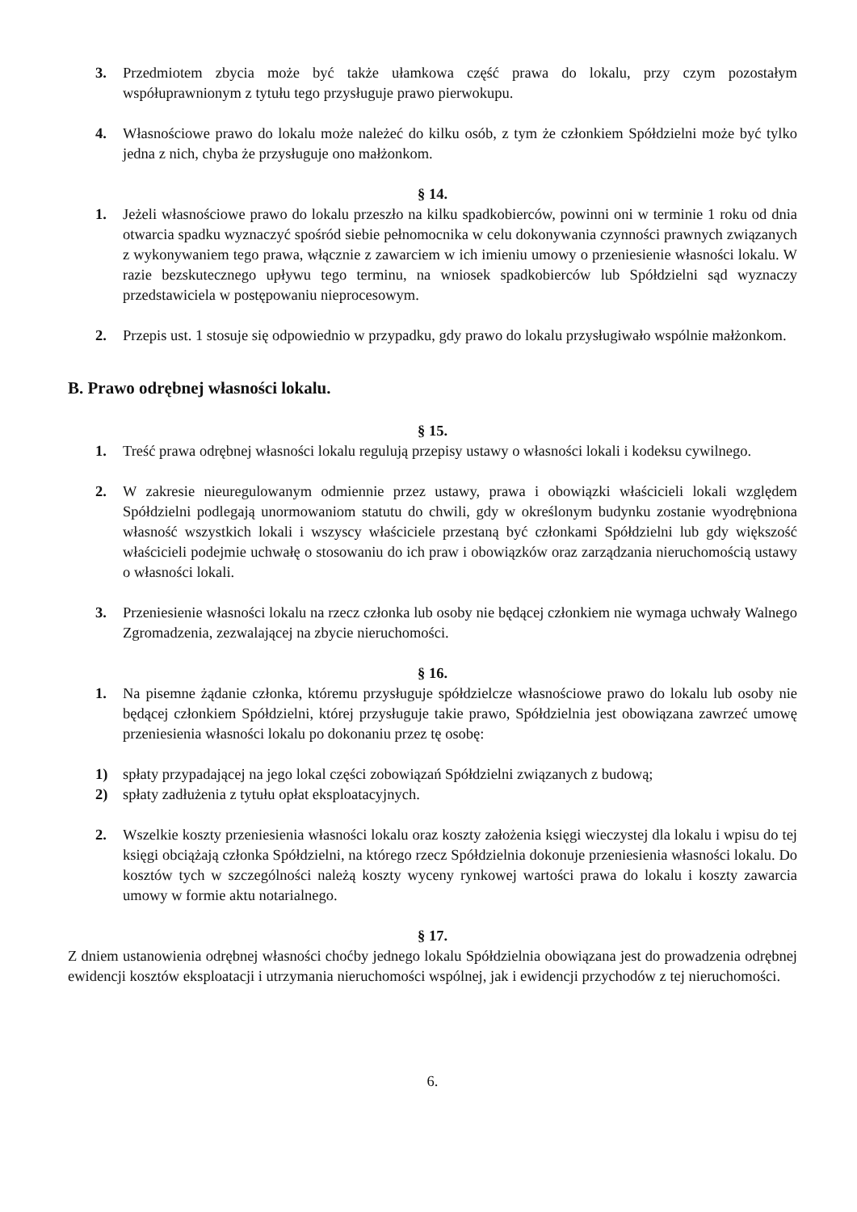3. Przedmiotem zbycia może być także ułamkowa część prawa do lokalu, przy czym pozostałym współuprawnionym z tytułu tego przysługuje prawo pierwokupu.
4. Własnościowe prawo do lokalu może należeć do kilku osób, z tym że członkiem Spółdzielni może być tylko jedna z nich, chyba że przysługuje ono małżonkom.
§ 14.
1. Jeżeli własnościowe prawo do lokalu przeszło na kilku spadkobierców, powinni oni w terminie 1 roku od dnia otwarcia spadku wyznaczyć spośród siebie pełnomocnika w celu dokonywania czynności prawnych związanych z wykonywaniem tego prawa, włącznie z zawarciem w ich imieniu umowy o przeniesienie własności lokalu. W razie bezskutecznego upływu tego terminu, na wniosek spadkobierców lub Spółdzielni sąd wyznaczy przedstawiciela w postępowaniu nieprocesowym.
2. Przepis ust. 1 stosuje się odpowiednio w przypadku, gdy prawo do lokalu przysługiwało wspólnie małżonkom.
B. Prawo odrębnej własności lokalu.
§ 15.
1. Treść prawa odrębnej własności lokalu regulują przepisy ustawy o własności lokali i kodeksu cywilnego.
2. W zakresie nieuregulowanym odmiennie przez ustawy, prawa i obowiązki właścicieli lokali względem Spółdzielni podlegają unormowaniom statutu do chwili, gdy w określonym budynku zostanie wyodrębniona własność wszystkich lokali i wszyscy właściciele przestaną być członkami Spółdzielni lub gdy większość właścicieli podejmie uchwałę o stosowaniu do ich praw i obowiązków oraz zarządzania nieruchomością ustawy o własności lokali.
3. Przeniesienie własności lokalu na rzecz członka lub osoby nie będącej członkiem nie wymaga uchwały Walnego Zgromadzenia, zezwalającej na zbycie nieruchomości.
§ 16.
1. Na pisemne żądanie członka, któremu przysługuje spółdzielcze własnościowe prawo do lokalu lub osoby nie będącej członkiem Spółdzielni, której przysługuje takie prawo, Spółdzielnia jest obowiązana zawrzeć umowę przeniesienia własności lokalu po dokonaniu przez tę osobę:
1) spłaty przypadającej na jego lokal części zobowiązań Spółdzielni związanych z budową;
2) spłaty zadłużenia z tytułu opłat eksploatacyjnych.
2. Wszelkie koszty przeniesienia własności lokalu oraz koszty założenia księgi wieczystej dla lokalu i wpisu do tej księgi obciążają członka Spółdzielni, na którego rzecz Spółdzielnia dokonuje przeniesienia własności lokalu. Do kosztów tych w szczególności należą koszty wyceny rynkowej wartości prawa do lokalu i koszty zawarcia umowy w formie aktu notarialnego.
§ 17.
Z dniem ustanowienia odrębnej własności choćby jednego lokalu Spółdzielnia obowiązana jest do prowadzenia odrębnej ewidencji kosztów eksploatacji i utrzymania nieruchomości wspólnej, jak i ewidencji przychodów z tej nieruchomości.
6.